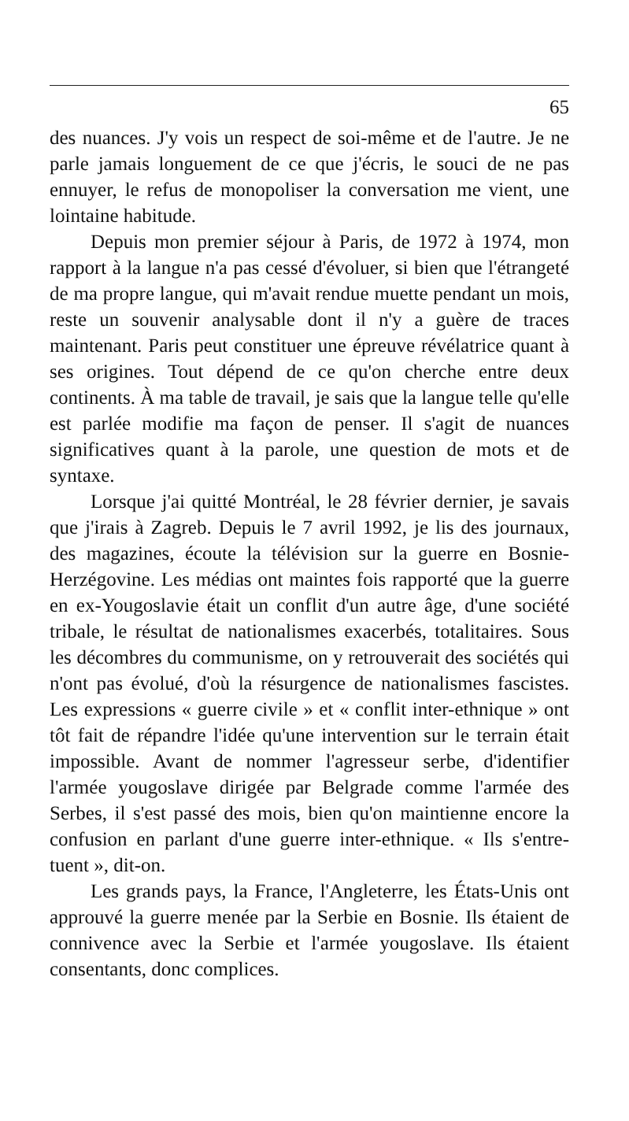65
des nuances. J'y vois un respect de soi-même et de l'autre. Je ne parle jamais longuement de ce que j'écris, le souci de ne pas ennuyer, le refus de monopoliser la conversation me vient, une lointaine habitude.
Depuis mon premier séjour à Paris, de 1972 à 1974, mon rapport à la langue n'a pas cessé d'évoluer, si bien que l'étrangeté de ma propre langue, qui m'avait rendue muette pendant un mois, reste un souvenir analysable dont il n'y a guère de traces maintenant. Paris peut constituer une épreuve révélatrice quant à ses origines. Tout dépend de ce qu'on cherche entre deux continents. À ma table de travail, je sais que la langue telle qu'elle est parlée modifie ma façon de penser. Il s'agit de nuances significatives quant à la parole, une question de mots et de syntaxe.
Lorsque j'ai quitté Montréal, le 28 février dernier, je savais que j'irais à Zagreb. Depuis le 7 avril 1992, je lis des journaux, des magazines, écoute la télévision sur la guerre en Bosnie-Herzégovine. Les médias ont maintes fois rapporté que la guerre en ex-Yougoslavie était un conflit d'un autre âge, d'une société tribale, le résultat de nationalismes exacerbés, totalitaires. Sous les décombres du communisme, on y retrouverait des sociétés qui n'ont pas évolué, d'où la résurgence de nationalismes fascistes. Les expressions « guerre civile » et « conflit inter-ethnique » ont tôt fait de répandre l'idée qu'une intervention sur le terrain était impossible. Avant de nommer l'agresseur serbe, d'identifier l'armée yougoslave dirigée par Belgrade comme l'armée des Serbes, il s'est passé des mois, bien qu'on maintienne encore la confusion en parlant d'une guerre inter-ethnique. « Ils s'entre-tuent », dit-on.
Les grands pays, la France, l'Angleterre, les États-Unis ont approuvé la guerre menée par la Serbie en Bosnie. Ils étaient de connivence avec la Serbie et l'armée yougoslave. Ils étaient consentants, donc complices.